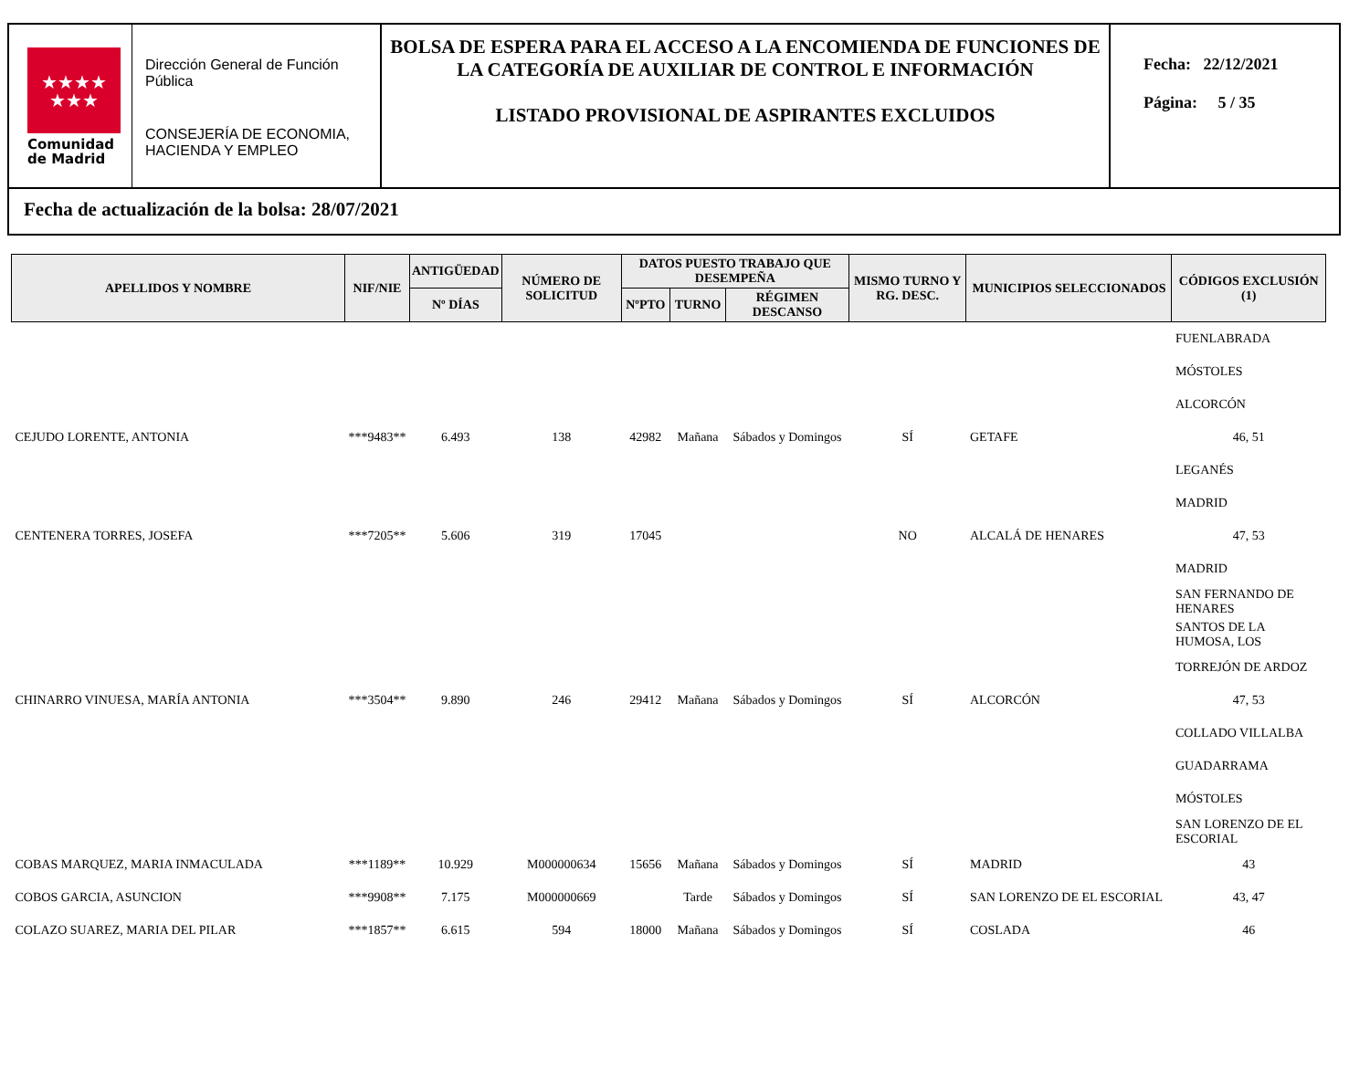★★★★
★★★
Comunidad
de Madrid
Dirección General de Función Pública
CONSEJERÍA DE ECONOMIA, HACIENDA Y EMPLEO
BOLSA DE ESPERA PARA EL ACCESO A LA ENCOMIENDA DE FUNCIONES DE LA CATEGORÍA DE AUXILIAR DE CONTROL E INFORMACIÓN
LISTADO PROVISIONAL DE ASPIRANTES EXCLUIDOS
Fecha: 22/12/2021
Página: 5 / 35
Fecha de actualización de la bolsa: 28/07/2021
| APELLIDOS Y NOMBRE | NIF/NIE | ANTIGÜEDAD | NÚMERO DE SOLICITUD | DATOS PUESTO TRABAJO QUE DESEMPEÑA | | | MISMO TURNO Y RG. DESC. | MUNICIPIOS SELECCIONADOS | CÓDIGOS EXCLUSIÓN (1) | |
| --- | --- | --- | --- | --- | --- | --- | --- | --- | --- | --- |
| | | Nº DÍAS | | NºPTO | TURNO | RÉGIMEN DESCANSO | | | | |
| | | | | | | | | | FUENLABRADA | |
| | | | | | | | | | MÓSTOLES | |
| | | | | | | | | | ALCORCÓN | |
| CEJUDO LORENTE, ANTONIA | ***9483** | 6.493 | 138 | 42982 | Mañana | Sábados y Domingos | SÍ | GETAFE | 46, 51 | |
| | | | | | | | | | LEGANÉS | |
| | | | | | | | | | MADRID | |
| CENTENERA TORRES, JOSEFA | ***7205** | 5.606 | 319 | 17045 | | | NO | ALCALÁ DE HENARES | 47, 53 | |
| | | | | | | | | | MADRID | |
| | | | | | | | | | SAN FERNANDO DE HENARES | |
| | | | | | | | | | SANTOS DE LA HUMOSA, LOS | |
| | | | | | | | | | TORREJÓN DE ARDOZ | |
| CHINARRO VINUESA, MARÍA ANTONIA | ***3504** | 9.890 | 246 | 29412 | Mañana | Sábados y Domingos | SÍ | ALCORCÓN | 47, 53 | |
| | | | | | | | | | COLLADO VILLALBA | |
| | | | | | | | | | GUADARRAMA | |
| | | | | | | | | | MÓSTOLES | |
| | | | | | | | | | SAN LORENZO DE EL ESCORIAL | |
| COBAS MARQUEZ, MARIA INMACULADA | ***1189** | 10.929 | M000000634 | 15656 | Mañana | Sábados y Domingos | SÍ | MADRID | 43 | |
| COBOS GARCIA, ASUNCION | ***9908** | 7.175 | M000000669 | | Tarde | Sábados y Domingos | SÍ | SAN LORENZO DE EL ESCORIAL | 43, 47 | |
| COLAZO SUAREZ, MARIA DEL PILAR | ***1857** | 6.615 | 594 | 18000 | Mañana | Sábados y Domingos | SÍ | COSLADA | 46 | |